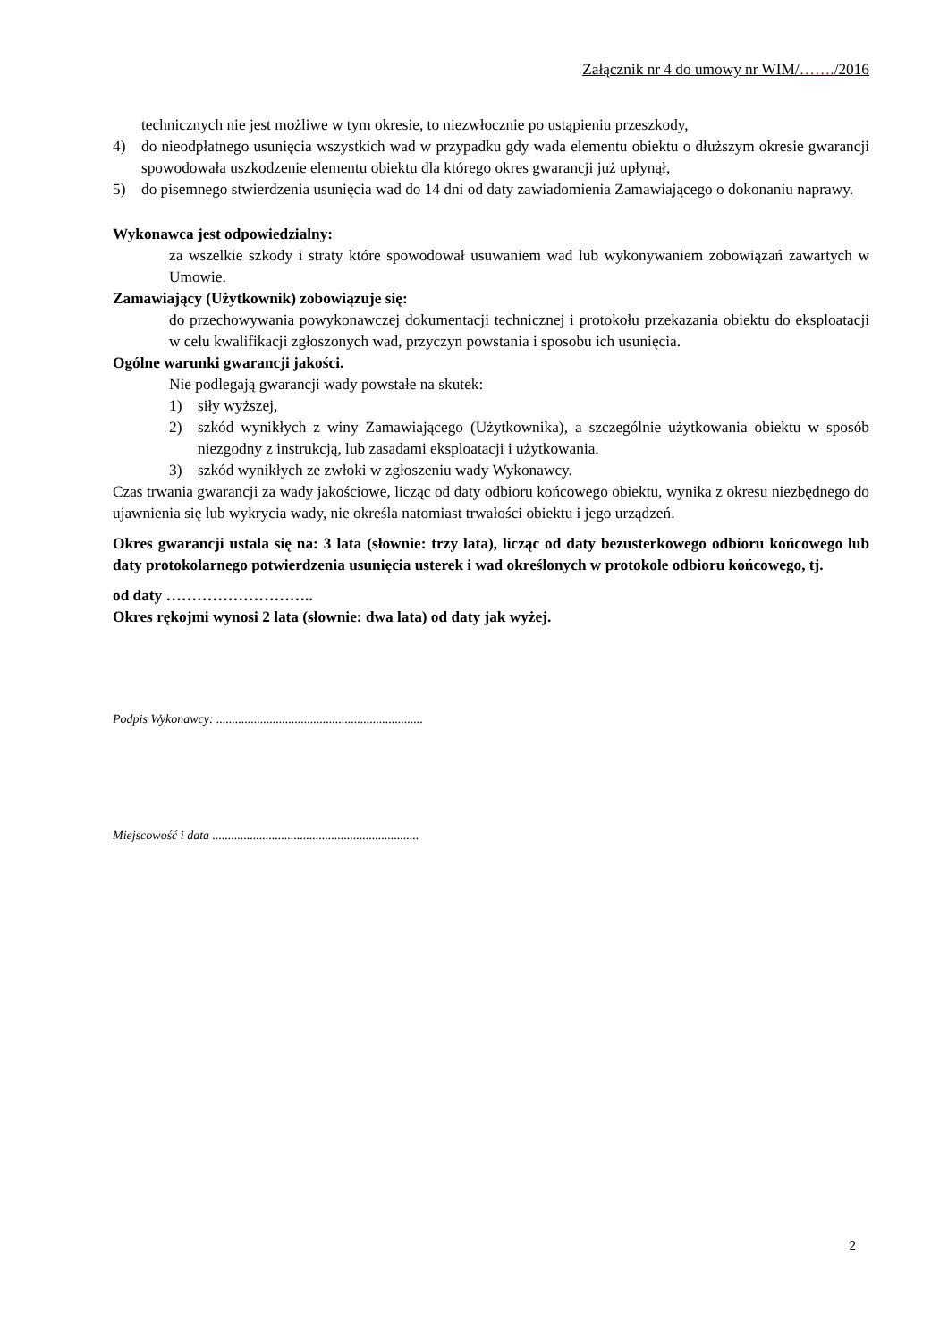Załącznik nr 4 do umowy nr WIM/……./2016
technicznych nie jest możliwe w tym okresie, to niezwłocznie po ustąpieniu przeszkody,
4) do nieodpłatnego usunięcia wszystkich wad w przypadku gdy wada elementu obiektu o dłuższym okresie gwarancji spowodowała uszkodzenie elementu obiektu dla którego okres gwarancji już upłynął,
5) do pisemnego stwierdzenia usunięcia wad do 14 dni od daty zawiadomienia Zamawiającego o dokonaniu naprawy.
Wykonawca jest odpowiedzialny:
za wszelkie szkody i straty które spowodował usuwaniem wad lub wykonywaniem zobowiązań zawartych w Umowie.
Zamawiający (Użytkownik) zobowiązuje się:
do przechowywania powykonawczej dokumentacji technicznej i protokołu przekazania obiektu do eksploatacji w celu kwalifikacji zgłoszonych wad, przyczyn powstania i sposobu ich usunięcia.
Ogólne warunki gwarancji jakości.
Nie podlegają gwarancji wady powstałe na skutek:
1) siły wyższej,
2) szkód wynikłych z winy Zamawiającego (Użytkownika), a szczególnie użytkowania obiektu w sposób niezgodny z instrukcją, lub zasadami eksploatacji i użytkowania.
3) szkód wynikłych ze zwłoki w zgłoszeniu wady Wykonawcy.
Czas trwania gwarancji za wady jakościowe, licząc od daty odbioru końcowego obiektu, wynika z okresu niezbędnego do ujawnienia się lub wykrycia wady, nie określa natomiast trwałości obiektu i jego urządzeń.
Okres gwarancji ustala się na: 3 lata (słownie: trzy lata), licząc od daty bezusterkowego odbioru końcowego lub daty protokolarnego potwierdzenia usunięcia usterek i wad określonych w protokole odbioru końcowego, tj.
od daty ………………………..
Okres rękojmi wynosi 2 lata (słownie: dwa lata) od daty jak wyżej.
Podpis Wykonawcy: ..................................................................
Miejscowość i data ..................................................................
2